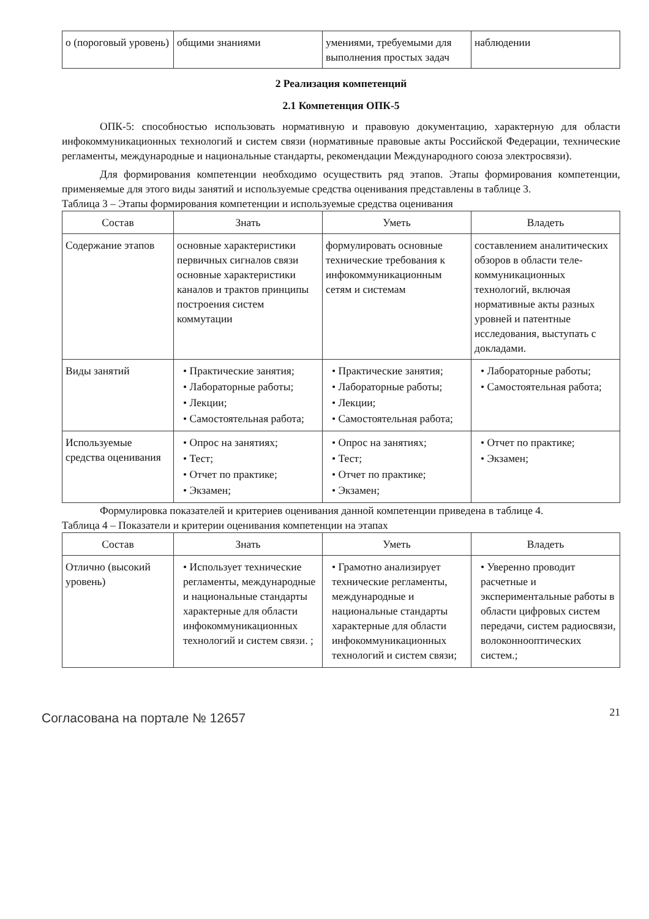| о (пороговый уровень) | общими знаниями | умениями, требуемыми для выполнения простых задач | наблюдении |
2 Реализация компетенций
2.1 Компетенция ОПК-5
ОПК-5: способностью использовать нормативную и правовую документацию, характерную для области инфокоммуникационных технологий и систем связи (нормативные правовые акты Российской Федерации, технические регламенты, международные и национальные стандарты, рекомендации Международного союза электросвязи).
Для формирования компетенции необходимо осуществить ряд этапов. Этапы формирования компетенции, применяемые для этого виды занятий и используемые средства оценивания представлены в таблице 3.
Таблица 3 – Этапы формирования компетенции и используемые средства оценивания
| Состав | Знать | Уметь | Владеть |
| --- | --- | --- | --- |
| Содержание этапов | основные характеристики первичных сигналов связи основные характеристики каналов и трактов принципы построения систем коммутации | формулировать основные технические требования к инфокоммуникационным сетям и системам | составлением аналитических обзоров в области теле-коммуникационных технологий, включая нормативные акты разных уровней и патентные исследования, выступать с докладами. |
| Виды занятий | • Практические занятия; • Лабораторные работы; • Лекции; • Самостоятельная работа; | • Практические занятия; • Лабораторные работы; • Лекции; • Самостоятельная работа; | • Лабораторные работы; • Самостоятельная работа; |
| Используемые средства оценивания | • Опрос на занятиях; • Тест; • Отчет по практике; • Экзамен; | • Опрос на занятиях; • Тест; • Отчет по практике; • Экзамен; | • Отчет по практике; • Экзамен; |
Формулировка показателей и критериев оценивания данной компетенции приведена в таблице 4.
Таблица 4 – Показатели и критерии оценивания компетенции на этапах
| Состав | Знать | Уметь | Владеть |
| --- | --- | --- | --- |
| Отлично (высокий уровень) | • Использует технические регламенты, международные и национальные стандарты характерные для области инфокоммуникационных технологий и систем связи. ; | • Грамотно анализирует технические регламенты, международные и национальные стандарты характерные для области инфокоммуникационных технологий и систем связи; | • Уверенно проводит расчетные и экспериментальные работы в области цифровых систем передачи, систем радиосвязи, волоконнооптических систем.; |
Согласована на портале № 12657
21